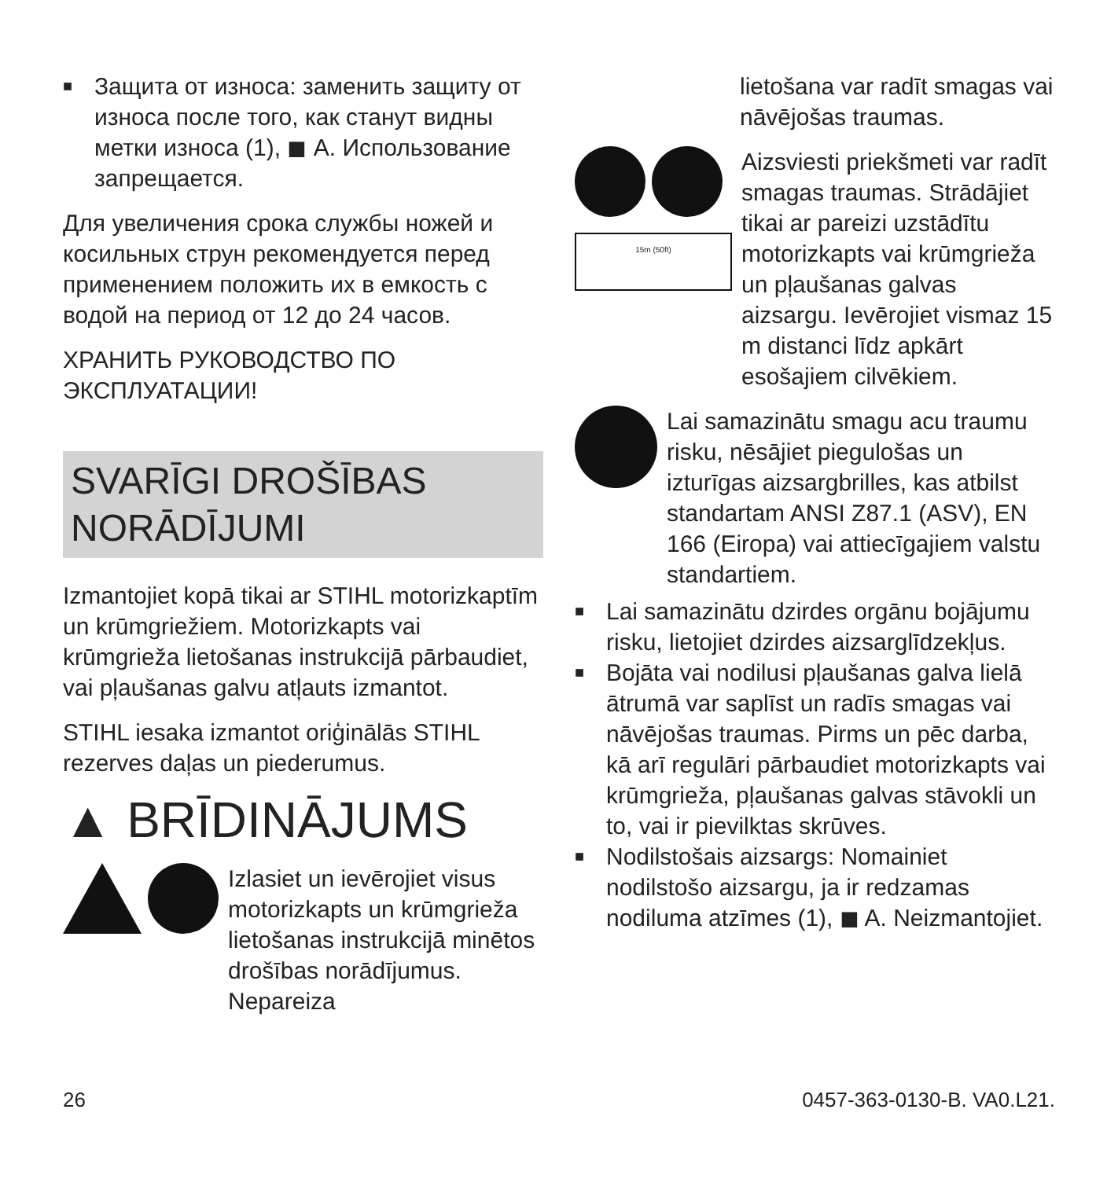■
Защита от износа: заменить защиту от износа после того, как станут видны метки износа (1), ◼ A. Использование запрещается.
Для увеличения срока службы ножей и косильных струн рекомендуется перед применением положить их в емкость с водой на период от 12 до 24 часов.
ХРАНИТЬ РУКОВОДСТВО ПО ЭКСПЛУАТАЦИИ!
SVARĪGI DROŠĪBAS NORĀDĪJUMI
Izmantojiet kopā tikai ar STIHL motorizkaptīm un krūmgriežiem. Motorizkapts vai krūmgrieža lietošanas instrukcijā pārbaudiet, vai pļaušanas galvu atļauts izmantot.
STIHL iesaka izmantot oriģinālās STIHL rezerves daļas un piederumus.
▲ BRĪDINĀJUMS
Izlasiet un ievērojiet visus motorizkapts un krūmgrieža lietošanas instrukcijā minētos drošības norādījumus. Nepareiza
lietošana var radīt smagas vai nāvējošas traumas.
15m (50ft)
Aizsviesti priekšmeti var radīt smagas traumas. Strādājiet tikai ar pareizi uzstādītu motorizkapts vai krūmgrieža un pļaušanas galvas aizsargu. Ievērojiet vismaz 15 m distanci līdz apkārt esošajiem cilvēkiem.
Lai samazinātu smagu acu traumu risku, nēsājiet piegulošas un izturīgas aizsargbrilles, kas atbilst standartam ANSI Z87.1 (ASV), EN 166 (Eiropa) vai attiecīgajiem valstu standartiem.
■
Lai samazinātu dzirdes orgānu bojājumu risku, lietojiet dzirdes aizsarglīdzekļus.
■
Bojāta vai nodilusi pļaušanas galva lielā ātrumā var saplīst un radīs smagas vai nāvējošas traumas. Pirms un pēc darba, kā arī regulāri pārbaudiet motorizkapts vai krūmgrieža, pļaušanas galvas stāvokli un to, vai ir pievilktas skrūves.
■
Nodilstošais aizsargs: Nomainiet nodilstošo aizsargu, ja ir redzamas nodiluma atzīmes (1), ◼ A. Neizmantojiet.
26 0457-363-0130-B. VA0.L21.